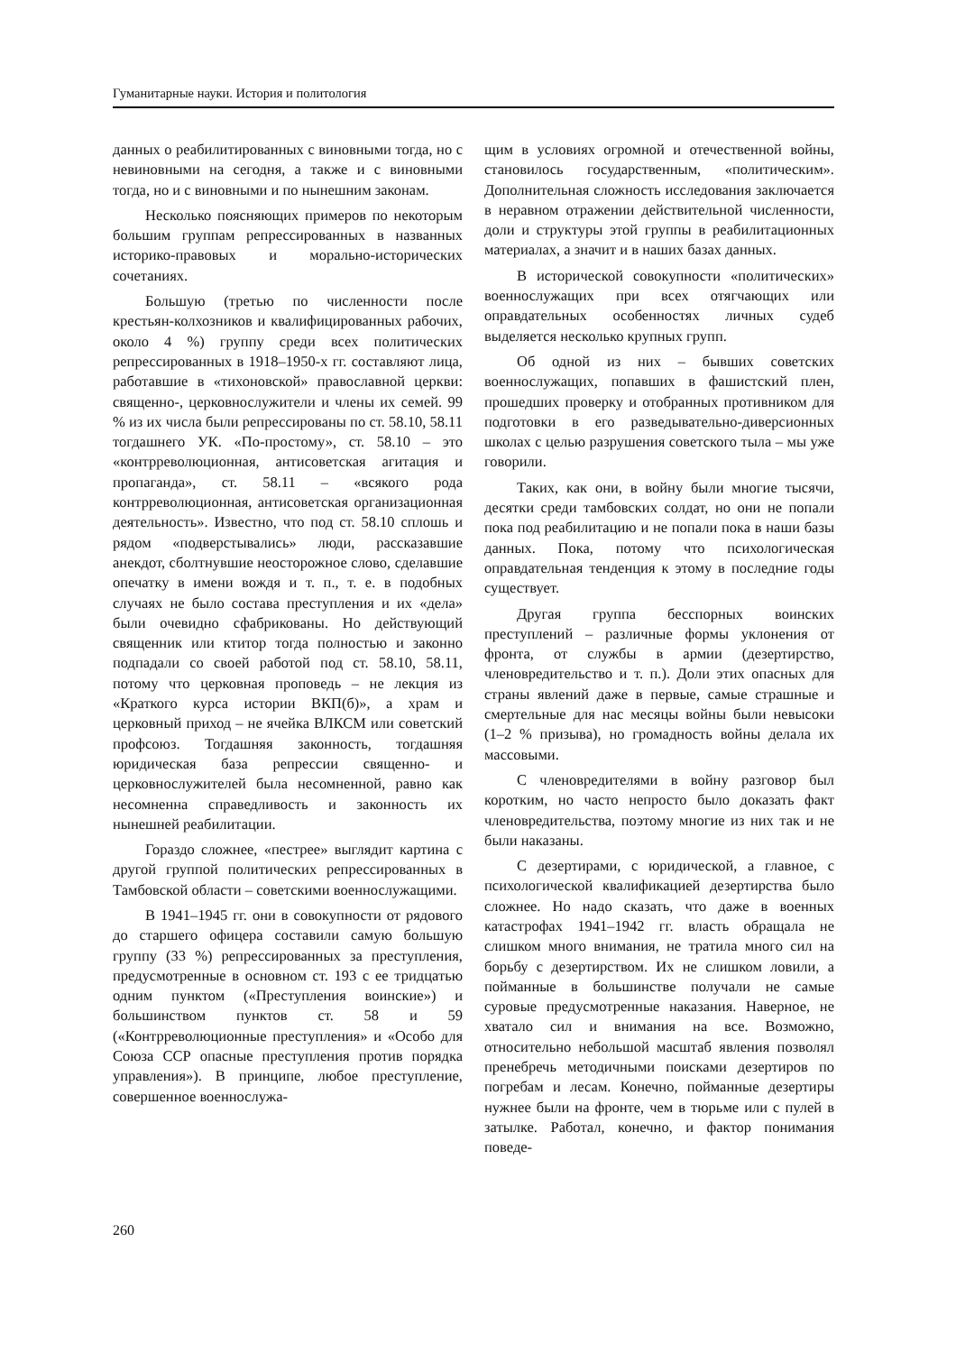Гуманитарные науки. История и политология
данных о реабилитированных с виновными тогда, но с невиновными на сегодня, а также и с виновными тогда, но и с виновными и по нынешним законам.
Несколько поясняющих примеров по некоторым большим группам репрессированных в названных историко-правовых и морально-исторических сочетаниях.
Большую (третью по численности после крестьян-колхозников и квалифицированных рабочих, около 4 %) группу среди всех политических репрессированных в 1918–1950-х гг. составляют лица, работавшие в «тихоновской» православной церкви: священно-, церковнослужители и члены их семей. 99 % из их числа были репрессированы по ст. 58.10, 58.11 тогдашнего УК. «По-простому», ст. 58.10 – это «контрреволюционная, антисоветская агитация и пропаганда», ст. 58.11 – «всякого рода контрреволюционная, антисоветская организационная деятельность». Известно, что под ст. 58.10 сплошь и рядом «подверстывались» люди, рассказавшие анекдот, сболтнувшие неосторожное слово, сделавшие опечатку в имени вождя и т. п., т. е. в подобных случаях не было состава преступления и их «дела» были очевидно сфабрикованы. Но действующий священник или ктитор тогда полностью и законно подпадали со своей работой под ст. 58.10, 58.11, потому что церковная проповедь – не лекция из «Краткого курса истории ВКП(б)», а храм и церковный приход – не ячейка ВЛКСМ или советский профсоюз. Тогдашняя законность, тогдашняя юридическая база репрессии священно- и церковнослужителей была несомненной, равно как несомненна справедливость и законность их нынешней реабилитации.
Гораздо сложнее, «пестрее» выглядит картина с другой группой политических репрессированных в Тамбовской области – советскими военнослужащими.
В 1941–1945 гг. они в совокупности от рядового до старшего офицера составили самую большую группу (33 %) репрессированных за преступления, предусмотренные в основном ст. 193 с ее тридцатью одним пунктом («Преступления воинские») и большинством пунктов ст. 58 и 59 («Контрреволюционные преступления» и «Особо для Союза ССР опасные преступления против порядка управления»). В принципе, любое преступление, совершенное военнослужа-
щим в условиях огромной и отечественной войны, становилось государственным, «политическим». Дополнительная сложность исследования заключается в неравном отражении действительной численности, доли и структуры этой группы в реабилитационных материалах, а значит и в наших базах данных.
В исторической совокупности «политических» военнослужащих при всех отягчающих или оправдательных особенностях личных судеб выделяется несколько крупных групп.
Об одной из них – бывших советских военнослужащих, попавших в фашистский плен, прошедших проверку и отобранных противником для подготовки в его разведывательно-диверсионных школах с целью разрушения советского тыла – мы уже говорили.
Таких, как они, в войну были многие тысячи, десятки среди тамбовских солдат, но они не попали пока под реабилитацию и не попали пока в наши базы данных. Пока, потому что психологическая оправдательная тенденция к этому в последние годы существует.
Другая группа бесспорных воинских преступлений – различные формы уклонения от фронта, от службы в армии (дезертирство, членовредительство и т. п.). Доли этих опасных для страны явлений даже в первые, самые страшные и смертельные для нас месяцы войны были невысоки (1–2 % призыва), но громадность войны делала их массовыми.
С членовредителями в войну разговор был коротким, но часто непросто было доказать факт членовредительства, поэтому многие из них так и не были наказаны.
С дезертирами, с юридической, а главное, с психологической квалификацией дезертирства было сложнее. Но надо сказать, что даже в военных катастрофах 1941–1942 гг. власть обращала не слишком много внимания, не тратила много сил на борьбу с дезертирством. Их не слишком ловили, а пойманные в большинстве получали не самые суровые предусмотренные наказания. Наверное, не хватало сил и внимания на все. Возможно, относительно небольшой масштаб явления позволял пренебречь методичными поисками дезертиров по погребам и лесам. Конечно, пойманные дезертиры нужнее были на фронте, чем в тюрьме или с пулей в затылке. Работал, конечно, и фактор понимания поведе-
260